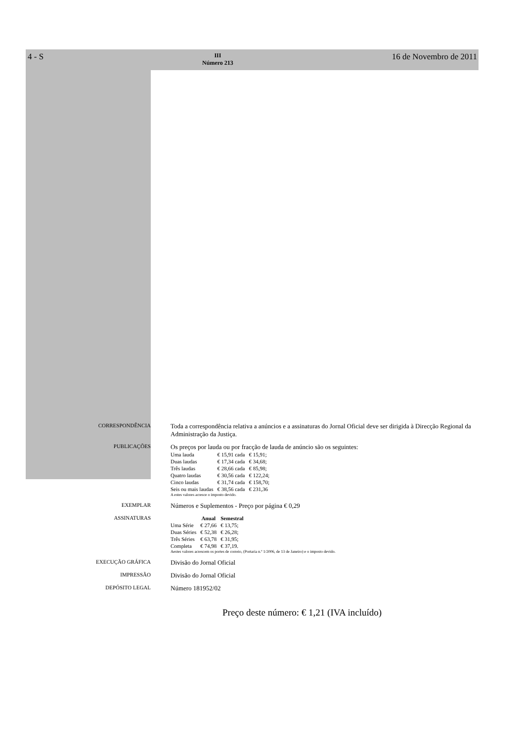4 - S III
Número 213 16 de Novembro de 2011
CORRESPONDÊNCIA
Toda a correspondência relativa a anúncios e a assinaturas do Jornal Oficial deve ser dirigida à Direcção Regional da Administração da Justiça.
PUBLICAÇÕES
Os preços por lauda ou por fracção de lauda de anúncio são os seguintes:
| Uma lauda | € 15,91 cada | € 15,91; |
| Duas laudas | € 17,34 cada | € 34,68; |
| Três laudas | € 28,66 cada | € 85,98; |
| Quatro laudas | € 30,56 cada | € 122,24; |
| Cinco laudas | € 31,74 cada | € 158,70; |
| Seis ou mais laudas | € 38,56 cada | € 231,36 |
A estes valores acresce o imposto devido.
EXEMPLAR
Números e Suplementos - Preço por página € 0,29
ASSINATURAS
| | Anual | Semestral |
| --- | --- | --- |
| Uma Série | € 27,66 | € 13,75; |
| Duas Séries | € 52,38 | € 26,28; |
| Três Séries | € 63,78 | € 31,95; |
| Completa | € 74,98 | € 37,19. |
Aestes valores acrescem os portes de correio, (Portaria n.º 1/2006, de 13 de Janeiro) e o imposto devido.
EXECUÇÃO GRÁFICA
Divisão do Jornal Oficial
IMPRESSÃO
Divisão do Jornal Oficial
DEPÓSITO LEGAL
Número 181952/02
Preço deste número: € 1,21 (IVA incluído)